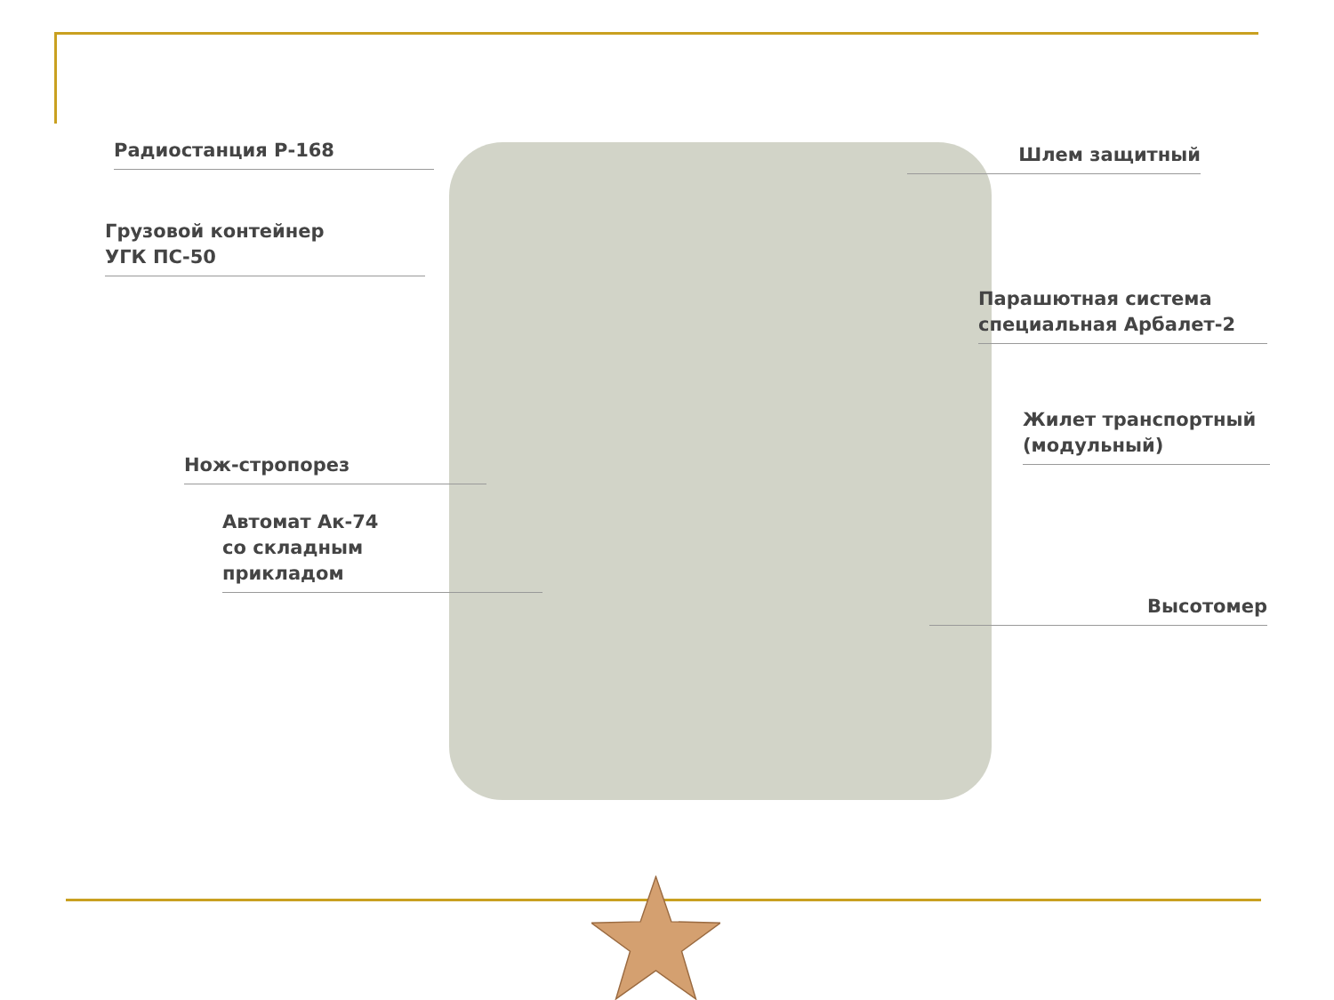Радиостанция Р-168
Грузовой контейнер
УГК ПС-50
Нож-стропорез
Автомат Ак-74
со складным
прикладом
Шлем защитный
Парашютная система
специальная Арбалет-2
Жилет транспортный
(модульный)
Высотомер